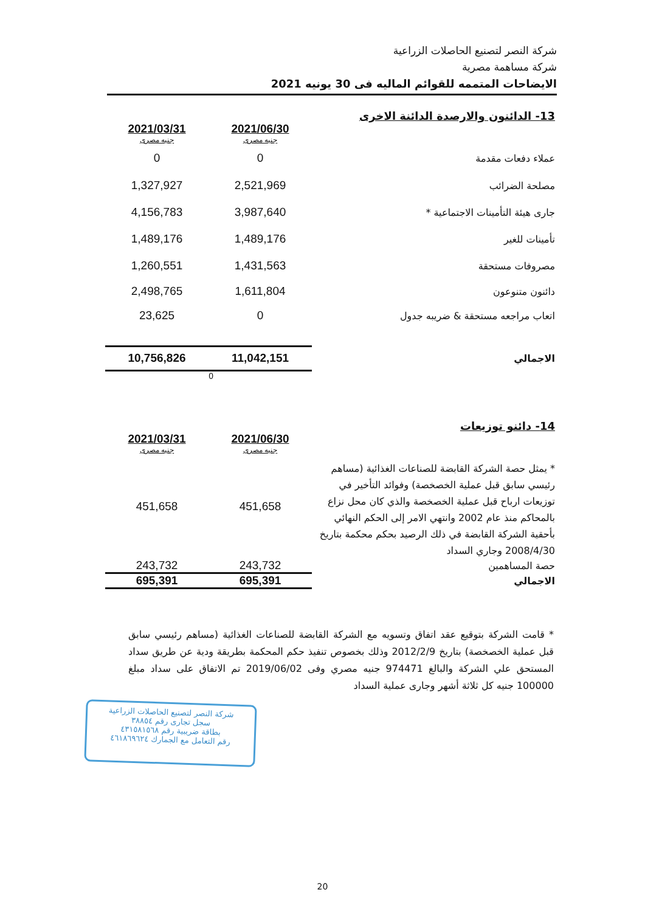شركة النصر لتصنيع الحاصلات الزراعية
شركة مساهمة مصرية
الايضاحات المتممه للقوائم الماليه فى 30 يونيه 2021
13- الدائنون والارصدة الدائنة الاخرى
| | 2021/06/30 جنيه مصرى | 2021/03/31 جنيه مصرى |
| عملاء دفعات مقدمة | 0 | 0 |
| مصلحة الضرائب | 2,521,969 | 1,327,927 |
| جارى هيئة التأمينات الاجتماعية * | 3,987,640 | 4,156,783 |
| تأمينات للغير | 1,489,176 | 1,489,176 |
| مصروفات مستحقة | 1,431,563 | 1,260,551 |
| دائنون متنوعون | 1,611,804 | 2,498,765 |
| اتعاب مراجعه مستحقة & ضريبه جدول | 0 | 23,625 |
| الاجمالي | 11,042,151 | 10,756,826 |
| | 0 | |
14- دائنو توزيعات
| | 2021/06/30 جنيه مصرى | 2021/03/31 جنيه مصرى |
| * يمثل حصة الشركة القابضة للصناعات الغذائية (مساهم رئيسي سابق قبل عملية الخصخصة) وفوائد التأخير في توزيعات ارباح قبل عملية الخصخصة والذي كان محل نزاع بالمحاكم منذ عام 2002 وانتهي الامر إلى الحكم النهائي بأحقية الشركة القابضة في ذلك الرصيد بحكم محكمة بتاريخ 2008/4/30 وجاري السداد | 451,658 | 451,658 |
| حصة المساهمين | 243,732 | 243,732 |
| الاجمالي | 695,391 | 695,391 |
* قامت الشركة بتوقيع عقد اتفاق وتسويه مع الشركة القابضة للصناعات الغذائية (مساهم رئيسي سابق قبل عملية الخصخصة) بتاريخ 2012/2/9 وذلك بخصوص تنفيذ حكم المحكمة بطريقة ودية عن طريق سداد المستحق علي الشركة والبالغ 974471 جنيه مصري وفى 2019/06/02 تم الاتفاق على سداد مبلغ 100000 جنيه كل ثلاثة أشهر وجارى عملية السداد
شركة النصر لتصنيع الحاصلات الزراعية
سجل تجارى رقم ٣٨٨٥٤
بطاقة ضريبية رقم ٤٣١٥٨١٥٦٨
رقم التعامل مع الجمارك ٤٦١٨٦٩٦٢٤
20